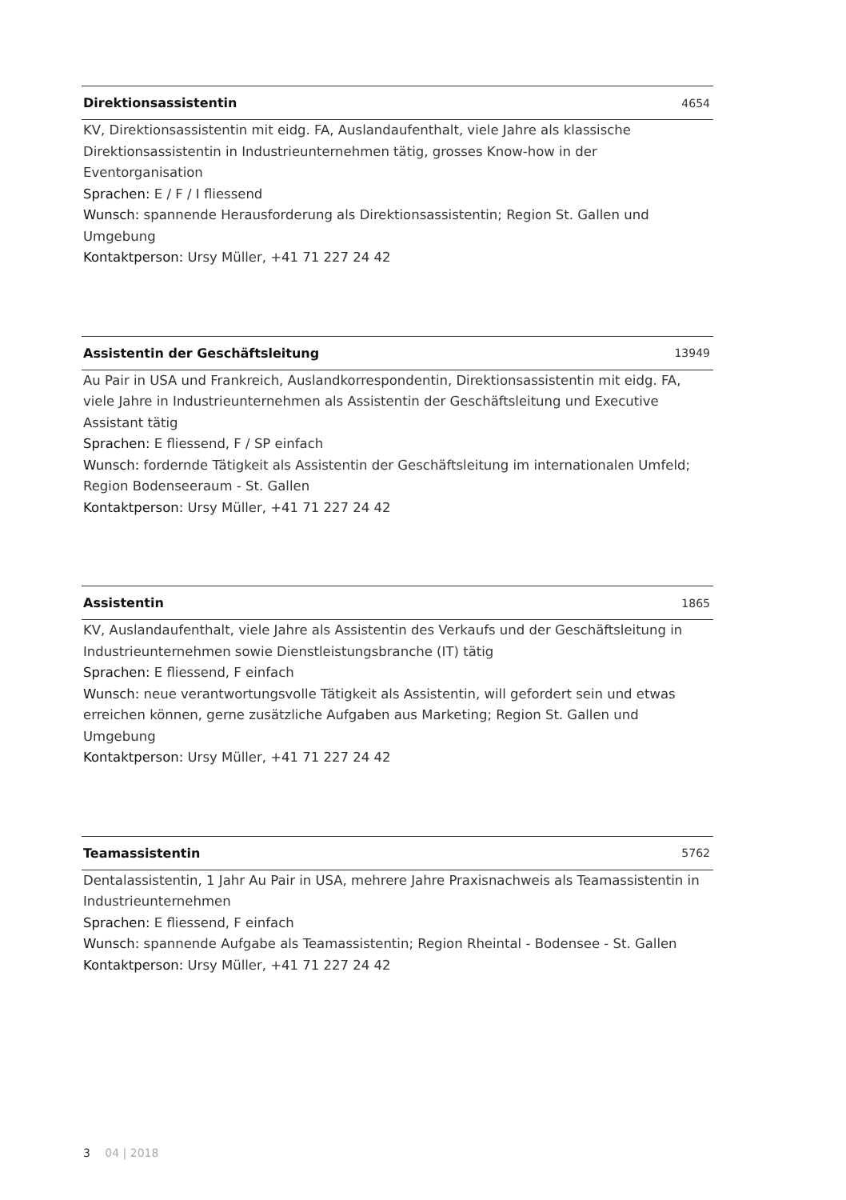Direktionsassistentin 4654
KV, Direktionsassistentin mit eidg. FA, Auslandaufenthalt, viele Jahre als klassische Direktionsassistentin in Industrieunternehmen tätig, grosses Know-how in der Eventorganisation
Sprachen: E / F / I fliessend
Wunsch: spannende Herausforderung als Direktionsassistentin; Region St. Gallen und Umgebung
Kontaktperson: Ursy Müller, +41 71 227 24 42
Assistentin der Geschäftsleitung 13949
Au Pair in USA und Frankreich, Auslandkorrespondentin, Direktionsassistentin mit eidg. FA, viele Jahre in Industrieunternehmen als Assistentin der Geschäftsleitung und Executive Assistant tätig
Sprachen: E fliessend, F / SP einfach
Wunsch: fordernde Tätigkeit als Assistentin der Geschäftsleitung im internationalen Umfeld; Region Bodenseeraum - St. Gallen
Kontaktperson: Ursy Müller, +41 71 227 24 42
Assistentin 1865
KV, Auslandaufenthalt, viele Jahre als Assistentin des Verkaufs und der Geschäftsleitung in Industrieunternehmen sowie Dienstleistungsbranche (IT) tätig
Sprachen: E fliessend, F einfach
Wunsch: neue verantwortungsvolle Tätigkeit als Assistentin, will gefordert sein und etwas erreichen können, gerne zusätzliche Aufgaben aus Marketing; Region St. Gallen und Umgebung
Kontaktperson: Ursy Müller, +41 71 227 24 42
Teamassistentin 5762
Dentalassistentin, 1 Jahr Au Pair in USA, mehrere Jahre Praxisnachweis als Teamassistentin in Industrieunternehmen
Sprachen: E fliessend, F einfach
Wunsch: spannende Aufgabe als Teamassistentin; Region Rheintal - Bodensee - St. Gallen
Kontaktperson: Ursy Müller, +41 71 227 24 42
3 04 | 2018